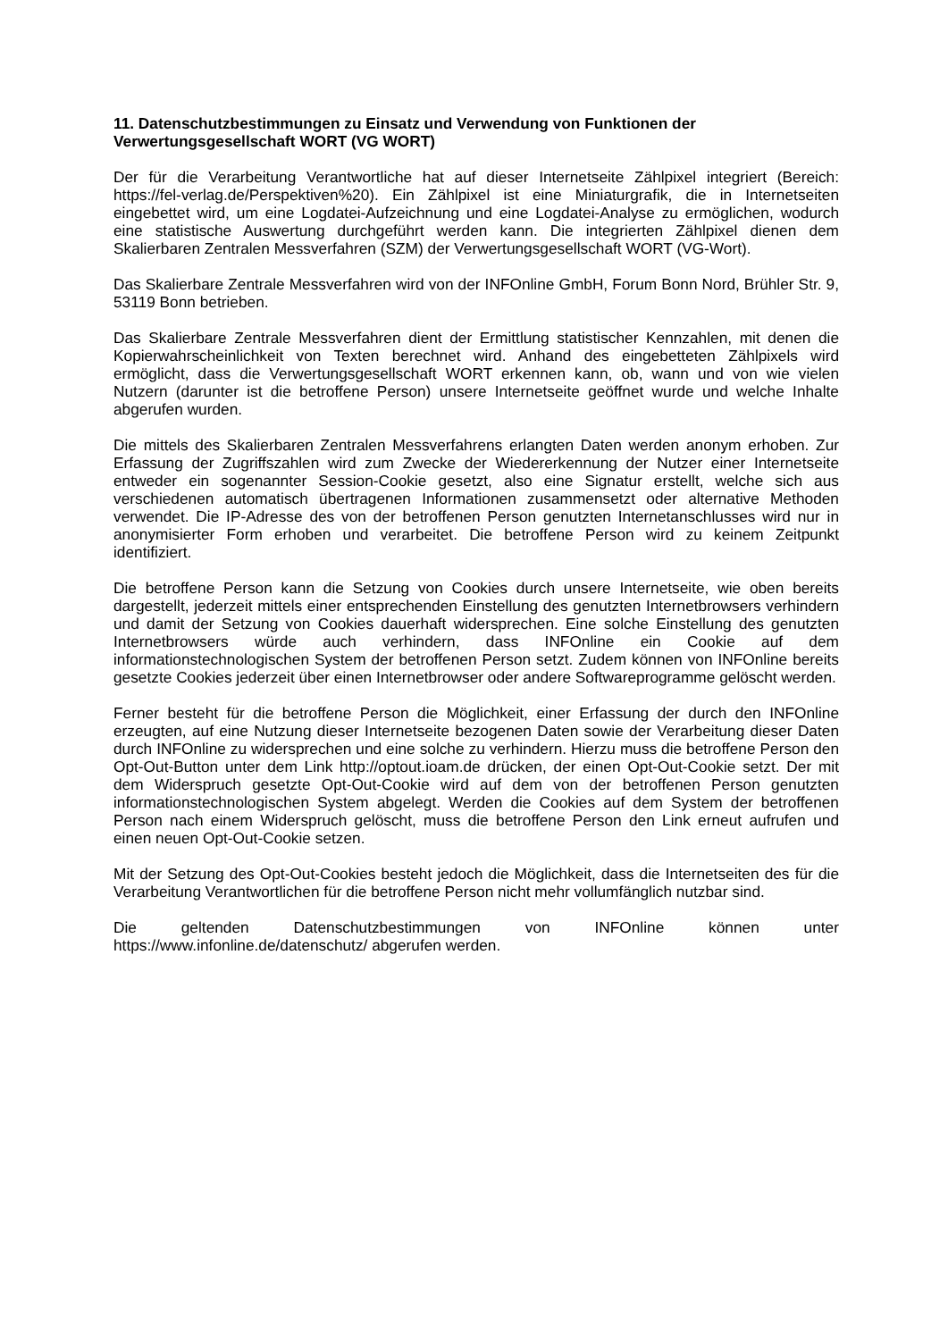11. Datenschutzbestimmungen zu Einsatz und Verwendung von Funktionen der Verwertungsgesellschaft WORT (VG WORT)
Der für die Verarbeitung Verantwortliche hat auf dieser Internetseite Zählpixel integriert (Bereich: https://fel-verlag.de/Perspektiven%20). Ein Zählpixel ist eine Miniaturgrafik, die in Internetseiten eingebettet wird, um eine Logdatei-Aufzeichnung und eine Logdatei-Analyse zu ermöglichen, wodurch eine statistische Auswertung durchgeführt werden kann. Die integrierten Zählpixel dienen dem Skalierbaren Zentralen Messverfahren (SZM) der Verwertungsgesellschaft WORT (VG-Wort).
Das Skalierbare Zentrale Messverfahren wird von der INFOnline GmbH, Forum Bonn Nord, Brühler Str. 9, 53119 Bonn betrieben.
Das Skalierbare Zentrale Messverfahren dient der Ermittlung statistischer Kennzahlen, mit denen die Kopierwahrscheinlichkeit von Texten berechnet wird. Anhand des eingebetteten Zählpixels wird ermöglicht, dass die Verwertungsgesellschaft WORT erkennen kann, ob, wann und von wie vielen Nutzern (darunter ist die betroffene Person) unsere Internetseite geöffnet wurde und welche Inhalte abgerufen wurden.
Die mittels des Skalierbaren Zentralen Messverfahrens erlangten Daten werden anonym erhoben. Zur Erfassung der Zugriffszahlen wird zum Zwecke der Wiedererkennung der Nutzer einer Internetseite entweder ein sogenannter Session-Cookie gesetzt, also eine Signatur erstellt, welche sich aus verschiedenen automatisch übertragenen Informationen zusammensetzt oder alternative Methoden verwendet. Die IP-Adresse des von der betroffenen Person genutzten Internetanschlusses wird nur in anonymisierter Form erhoben und verarbeitet. Die betroffene Person wird zu keinem Zeitpunkt identifiziert.
Die betroffene Person kann die Setzung von Cookies durch unsere Internetseite, wie oben bereits dargestellt, jederzeit mittels einer entsprechenden Einstellung des genutzten Internetbrowsers verhindern und damit der Setzung von Cookies dauerhaft widersprechen. Eine solche Einstellung des genutzten Internetbrowsers würde auch verhindern, dass INFOnline ein Cookie auf dem informationstechnologischen System der betroffenen Person setzt. Zudem können von INFOnline bereits gesetzte Cookies jederzeit über einen Internetbrowser oder andere Softwareprogramme gelöscht werden.
Ferner besteht für die betroffene Person die Möglichkeit, einer Erfassung der durch den INFOnline erzeugten, auf eine Nutzung dieser Internetseite bezogenen Daten sowie der Verarbeitung dieser Daten durch INFOnline zu widersprechen und eine solche zu verhindern. Hierzu muss die betroffene Person den Opt-Out-Button unter dem Link http://optout.ioam.de drücken, der einen Opt-Out-Cookie setzt. Der mit dem Widerspruch gesetzte Opt-Out-Cookie wird auf dem von der betroffenen Person genutzten informationstechnologischen System abgelegt. Werden die Cookies auf dem System der betroffenen Person nach einem Widerspruch gelöscht, muss die betroffene Person den Link erneut aufrufen und einen neuen Opt-Out-Cookie setzen.
Mit der Setzung des Opt-Out-Cookies besteht jedoch die Möglichkeit, dass die Internetseiten des für die Verarbeitung Verantwortlichen für die betroffene Person nicht mehr vollumfänglich nutzbar sind.
Die geltenden Datenschutzbestimmungen von INFOnline können unter https://www.infonline.de/datenschutz/ abgerufen werden.